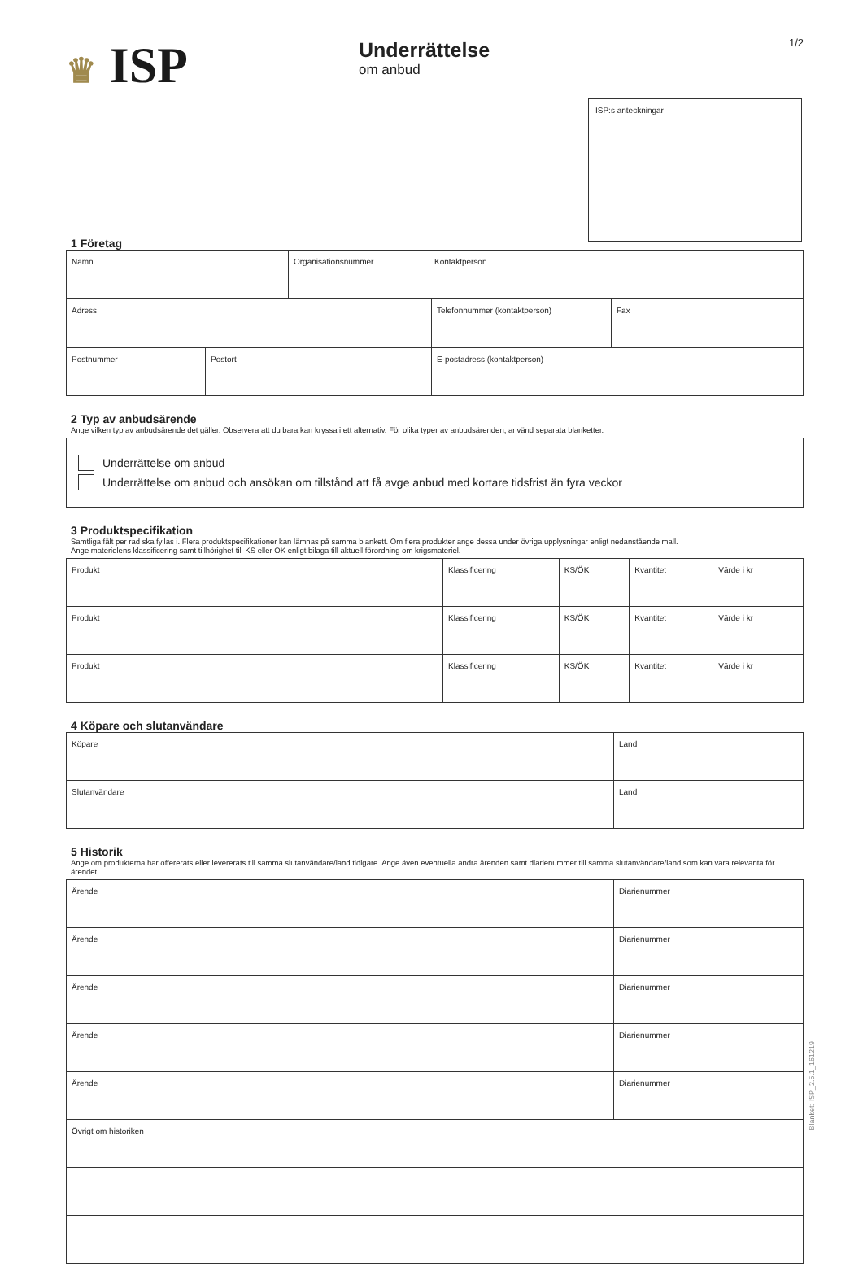♛ ISP
Underrättelse
om anbud
1/2
ISP:s anteckningar
1 Företag
| Namn | Organisationsnummer | Kontaktperson |
| Adress | Telefonnummer (kontaktperson) | Fax |
| Postnummer | Postort | E-postadress (kontaktperson) |
2 Typ av anbudsärende
Ange vilken typ av anbudsärende det gäller. Observera att du bara kan kryssa i ett alternativ. För olika typer av anbudsärenden, använd separata blanketter.
Underrättelse om anbud
Underrättelse om anbud och ansökan om tillstånd att få avge anbud med kortare tidsfrist än fyra veckor
3 Produktspecifikation
Samtliga fält per rad ska fyllas i. Flera produktspecifikationer kan lämnas på samma blankett. Om flera produkter ange dessa under övriga upplysningar enligt nedanstående mall.
Ange materielens klassificering samt tillhörighet till KS eller ÖK enligt bilaga till aktuell förordning om krigsmateriel.
| Produkt | Klassificering | KS/ÖK | Kvantitet | Värde i kr |
| Produkt | Klassificering | KS/ÖK | Kvantitet | Värde i kr |
| Produkt | Klassificering | KS/ÖK | Kvantitet | Värde i kr |
4 Köpare och slutanvändare
| Köpare | Land |
| Slutanvändare | Land |
5 Historik
Ange om produkterna har offererats eller levererats till samma slutanvändare/land tidigare. Ange även eventuella andra ärenden samt diarienummer till samma slutanvändare/land som kan vara relevanta för ärendet.
| Ärende | Diarienummer |
| Ärende | Diarienummer |
| Ärende | Diarienummer |
| Ärende | Diarienummer |
| Ärende | Diarienummer |
| Övrigt om historiken | |
Blankett ISP_2.5.1_161219